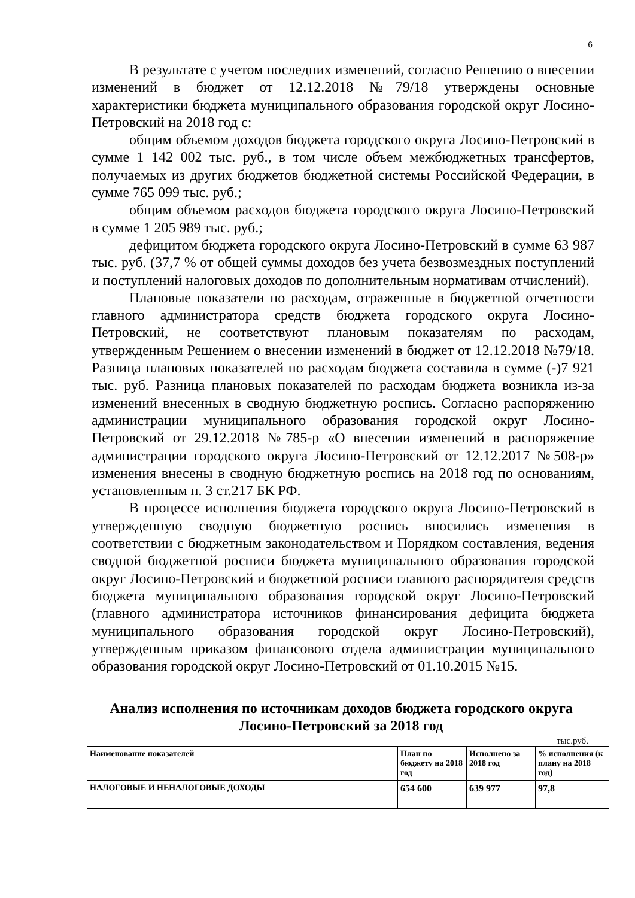6
В результате с учетом последних изменений, согласно Решению о внесении изменений в бюджет от 12.12.2018 №79/18 утверждены основные характеристики бюджета муниципального образования городской округ Лосино-Петровский на 2018 год с:
общим объемом доходов бюджета городского округа Лосино-Петровский в сумме 1 142 002 тыс. руб., в том числе объем межбюджетных трансфертов, получаемых из других бюджетов бюджетной системы Российской Федерации, в сумме 765 099 тыс. руб.;
общим объемом расходов бюджета городского округа Лосино-Петровский в сумме 1 205 989 тыс. руб.;
дефицитом бюджета городского округа Лосино-Петровский в сумме 63 987 тыс. руб. (37,7 % от общей суммы доходов без учета безвозмездных поступлений и поступлений налоговых доходов по дополнительным нормативам отчислений).
Плановые показатели по расходам, отраженные в бюджетной отчетности главного администратора средств бюджета городского округа Лосино-Петровский, не соответствуют плановым показателям по расходам, утвержденным Решением о внесении изменений в бюджет от 12.12.2018 №79/18. Разница плановых показателей по расходам бюджета составила в сумме (-)7 921 тыс. руб. Разница плановых показателей по расходам бюджета возникла из-за изменений внесенных в сводную бюджетную роспись. Согласно распоряжению администрации муниципального образования городской округ Лосино-Петровский от 29.12.2018 №785-р «О внесении изменений в распоряжение администрации городского округа Лосино-Петровский от 12.12.2017 №508-р» изменения внесены в сводную бюджетную роспись на 2018 год по основаниям, установленным п. 3 ст.217 БК РФ.
В процессе исполнения бюджета городского округа Лосино-Петровский в утвержденную сводную бюджетную роспись вносились изменения в соответствии с бюджетным законодательством и Порядком составления, ведения сводной бюджетной росписи бюджета муниципального образования городской округ Лосино-Петровский и бюджетной росписи главного распорядителя средств бюджета муниципального образования городской округ Лосино-Петровский (главного администратора источников финансирования дефицита бюджета муниципального образования городской округ Лосино-Петровский), утвержденным приказом финансового отдела администрации муниципального образования городской округ Лосино-Петровский от 01.10.2015 №15.
Анализ исполнения по источникам доходов бюджета городского округа Лосино-Петровский за 2018 год
тыс.руб.
| Наименование показателей | План по бюджету на 2018 год | Исполнено за 2018 год | % исполнения (к плану на 2018 год) |
| НАЛОГОВЫЕ И НЕНАЛОГОВЫЕ ДОХОДЫ | 654 600 | 639 977 | 97,8 |